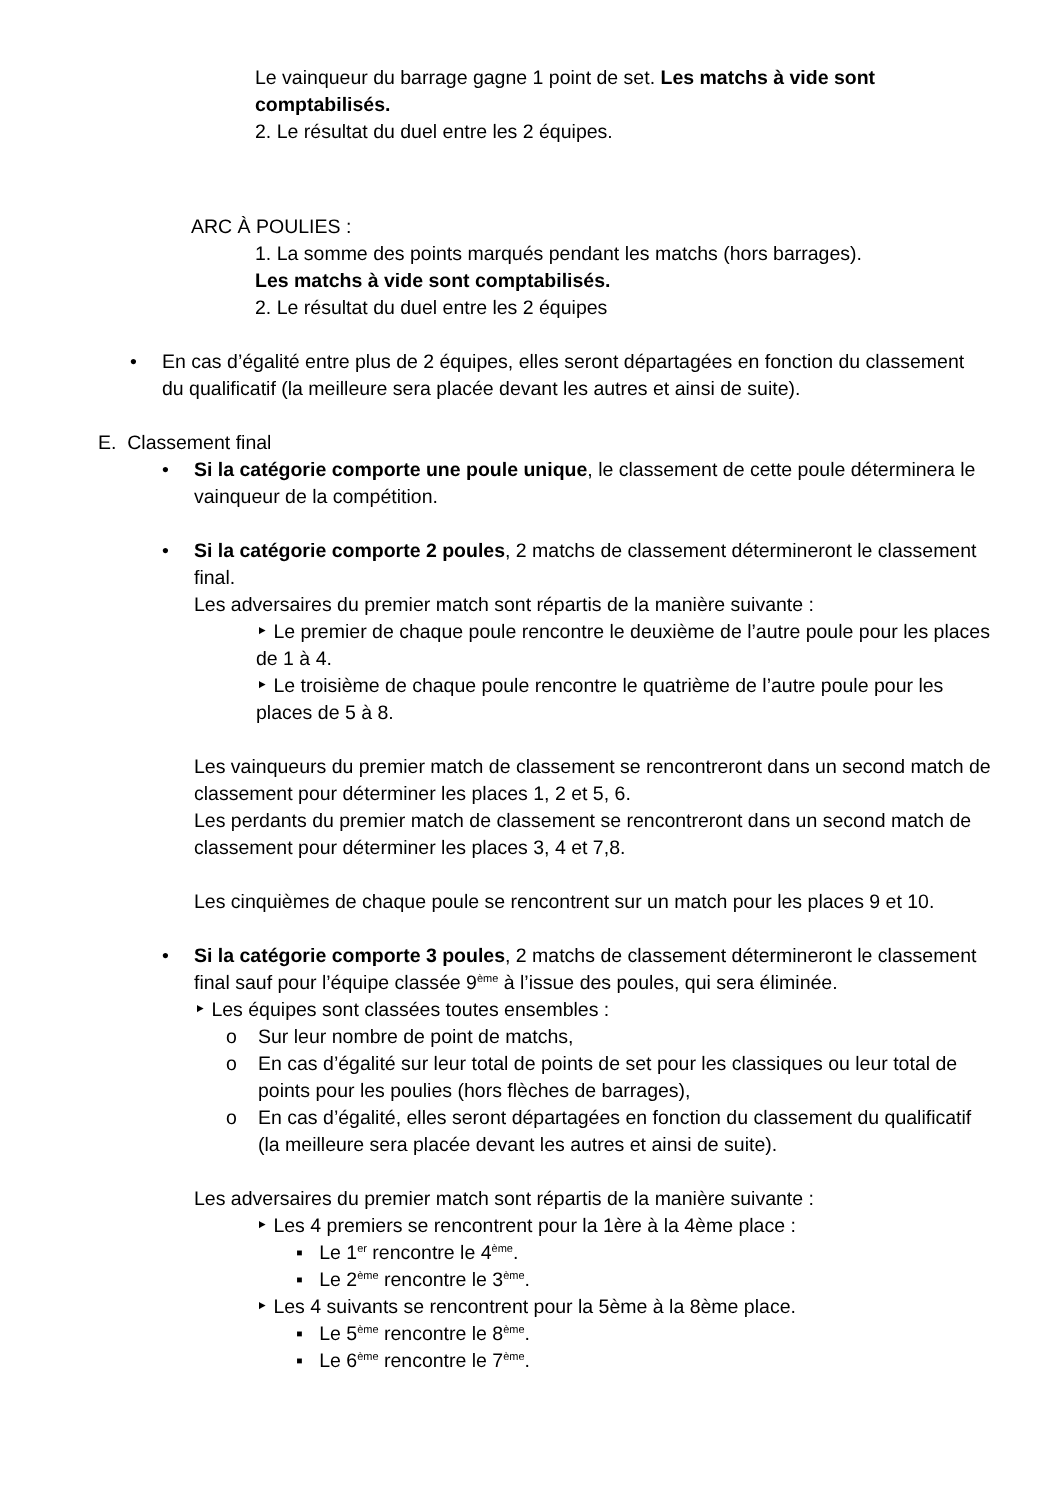Le vainqueur du barrage gagne 1 point de set. Les matchs à vide sont comptabilisés.
2. Le résultat du duel entre les 2 équipes.
ARC À POULIES :
1. La somme des points marqués pendant les matchs (hors barrages).
Les matchs à vide sont comptabilisés.
2. Le résultat du duel entre les 2 équipes
• En cas d’égalité entre plus de 2 équipes, elles seront départagées en fonction du classement du qualificatif (la meilleure sera placée devant les autres et ainsi de suite).
E. Classement final
• Si la catégorie comporte une poule unique, le classement de cette poule déterminera le vainqueur de la compétition.
• Si la catégorie comporte 2 poules, 2 matchs de classement détermineront le classement final.
Les adversaires du premier match sont répartis de la manière suivante :
‣ Le premier de chaque poule rencontre le deuxième de l’autre poule pour les places de 1 à 4.
‣ Le troisième de chaque poule rencontre le quatrième de l’autre poule pour les places de 5 à 8.
Les vainqueurs du premier match de classement se rencontreront dans un second match de classement pour déterminer les places 1, 2 et 5, 6.
Les perdants du premier match de classement se rencontreront dans un second match de classement pour déterminer les places 3, 4 et 7,8.
Les cinquièmes de chaque poule se rencontrent sur un match pour les places 9 et 10.
• Si la catégorie comporte 3 poules, 2 matchs de classement détermineront le classement final sauf pour l’équipe classée 9<sup>ème</sup> à l’issue des poules, qui sera éliminée.
‣ Les équipes sont classées toutes ensembles :
o Sur leur nombre de point de matchs,
o En cas d’égalité sur leur total de points de set pour les classiques ou leur total de points pour les poulies (hors flèches de barrages),
o En cas d’égalité, elles seront départagées en fonction du classement du qualificatif (la meilleure sera placée devant les autres et ainsi de suite).
Les adversaires du premier match sont répartis de la manière suivante :
‣ Les 4 premiers se rencontrent pour la 1ère à la 4ème place :
▪ Le 1<sup>er</sup> rencontre le 4<sup>ème</sup>.
▪ Le 2<sup>ème</sup> rencontre le 3<sup>ème</sup>.
‣ Les 4 suivants se rencontrent pour la 5ème à la 8ème place.
▪ Le 5<sup>ème</sup> rencontre le 8<sup>ème</sup>.
▪ Le 6<sup>ème</sup> rencontre le 7<sup>ème</sup>.